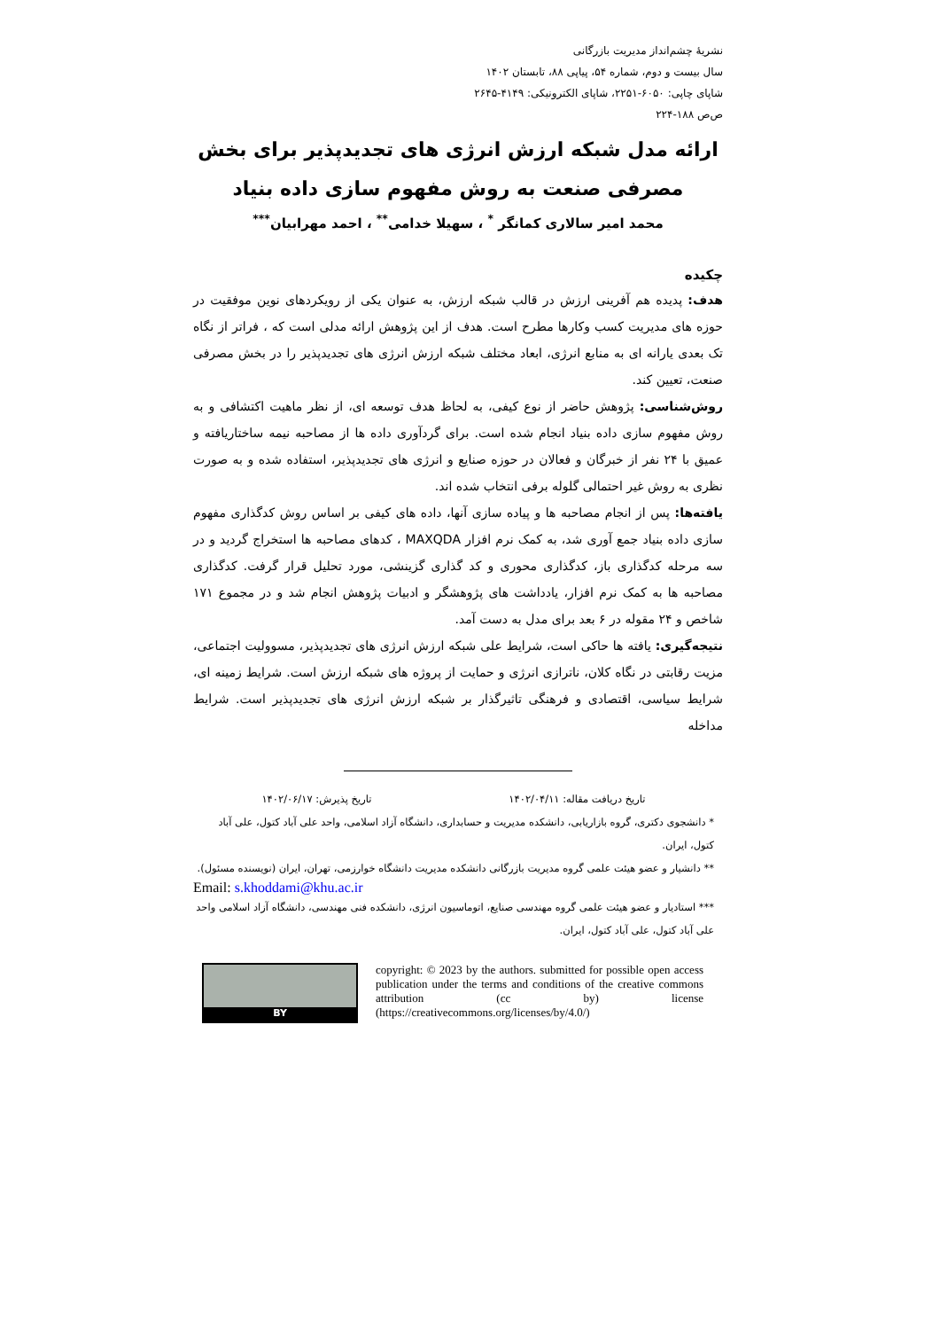نشریهٔ چشم‌انداز مدیریت بازرگانی
سال بیست و دوم، شماره ۵۴، پیاپی ۸۸، تابستان ۱۴۰۲
شاپای چاپی: ۶۰۵۰-۲۲۵۱، شاپای الکترونیکی: ۴۱۴۹-۲۶۴۵
ص‌ص ۱۸۸-۲۲۴
ارائه مدل شبکه ارزش انرژی های تجدیدپذیر برای بخش
مصرفی صنعت به روش مفهوم سازی داده بنیاد
محمد امیر سالاری کمانگر <sup>*</sup> ، سهیلا خدامی<sup>**</sup> ، احمد مهرابیان<sup>***</sup>
چکیده
هدف: پدیده هم آفرینی ارزش در قالب شبکه ارزش، به عنوان یکی از رویکردهای نوین موفقیت در حوزه های مدیریت کسب وکارها مطرح است. هدف از این پژوهش ارائه مدلی است که ، فراتر از نگاه تک بعدی یارانه ای به منابع انرژی، ابعاد مختلف شبکه ارزش انرژی های تجدیدپذیر را در بخش مصرفی صنعت، تعیین کند.
روش‌شناسی: پژوهش حاضر از نوع کیفی، به لحاظ هدف توسعه ای، از نظر ماهیت اکتشافی و به روش مفهوم سازی داده بنیاد انجام شده است. برای گردآوری داده ها از مصاحبه نیمه ساختاریافته و عمیق با ۲۴ نفر از خبرگان و فعالان در حوزه صنایع و انرژی های تجدیدپذیر، استفاده شده و به صورت نظری به روش غیر احتمالی گلوله برفی انتخاب شده اند.
یافته‌ها: پس از انجام مصاحبه ها و پیاده سازی آنها، داده های کیفی بر اساس روش کدگذاری مفهوم سازی داده بنیاد جمع آوری شد، به کمک نرم افزار MAXQDA ، کدهای مصاحبه ها استخراج گردید و در سه مرحله کدگذاری باز، کدگذاری محوری و کد گذاری گزینشی، مورد تحلیل قرار گرفت. کدگذاری مصاحبه ها به کمک نرم افزار، یادداشت های پژوهشگر و ادبیات پژوهش انجام شد و در مجموع ۱۷۱ شاخص و ۲۴ مقوله در ۶ بعد برای مدل به دست آمد.
نتیجه‌گیری: یافته ها حاکی است، شرایط علی شبکه ارزش انرژی های تجدیدپذیر، مسوولیت اجتماعی، مزیت رقابتی در نگاه کلان، ناترازی انرژی و حمایت از پروژه های شبکه ارزش است. شرایط زمینه ای، شرایط سیاسی، اقتصادی و فرهنگی تاثیرگذار بر شبکه ارزش انرژی های تجدیدپذیر است. شرایط مداخله
تاریخ دریافت مقاله: ۱۴۰۲/۰۴/۱۱ تاریخ پذیرش: ۱۴۰۲/۰۶/۱۷
* دانشجوی دکتری، گروه بازاریابی، دانشکده مدیریت و حسابداری، دانشگاه آزاد اسلامی، واحد علی آباد کتول، علی آباد کتول، ایران.
** دانشیار و عضو هیئت علمی گروه مدیریت بازرگانی دانشکده مدیریت دانشگاه خوارزمی، تهران، ایران (نویسنده مسئول).
Email: s.khoddami@khu.ac.ir
*** استادیار و عضو هیئت علمی گروه مهندسی صنایع، اتوماسیون انرژی، دانشکده فنی مهندسی، دانشگاه آزاد اسلامی واحد علی آباد کتول، علی آباد کتول، ایران.
BY
copyright: © 2023 by the authors. submitted for possible open access publication under the terms and conditions of the creative commons attribution (cc by) license (https://creativecommons.org/licenses/by/4.0/)